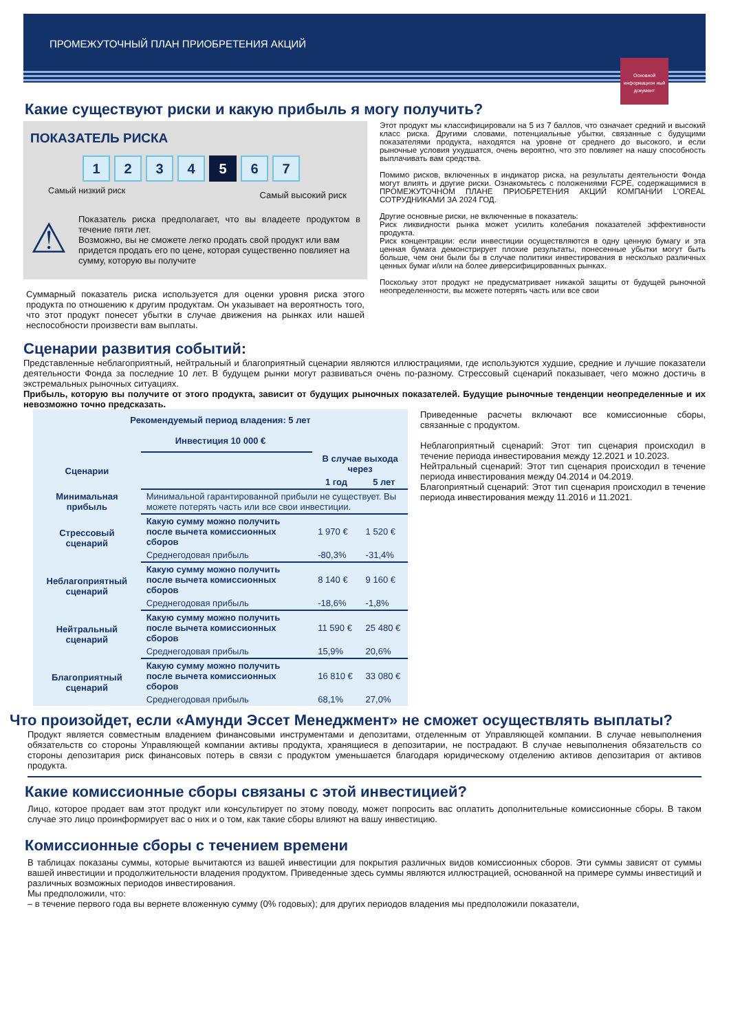ПРОМЕЖУТОЧНЫЙ ПЛАН ПРИОБРЕТЕНИЯ АКЦИЙ
Основной информацион ный документ
Какие существуют риски и какую прибыль я могу получить?
ПОКАЗАТЕЛЬ РИСКА
1234 5 6 7
Самый низкий риск Самый высокий риск
⚠
Показатель риска предполагает, что вы владеете продуктом в течение пяти лет.
Возможно, вы не сможете легко продать свой продукт или вам придется продать его по цене, которая существенно повлияет на сумму, которую вы получите
Суммарный показатель риска используется для оценки уровня риска этого продукта по отношению к другим продуктам. Он указывает на вероятность того, что этот продукт понесет убытки в случае движения на рынках или нашей неспособности произвести вам выплаты.
Этот продукт мы классифицировали на 5 из 7 баллов, что означает средний и высокий класс риска. Другими словами, потенциальные убытки, связанные с будущими показателями продукта, находятся на уровне от среднего до высокого, и если рыночные условия ухудшатся, очень вероятно, что это повлияет на нашу способность выплачивать вам средства.
Помимо рисков, включенных в индикатор риска, на результаты деятельности Фонда могут влиять и другие риски. Ознакомьтесь с положениями FCPE, содержащимися в ПРОМЕЖУТОЧНОМ ПЛАНЕ ПРИОБРЕТЕНИЯ АКЦИЙ КОМПАНИИ L'OREAL СОТРУДНИКАМИ ЗА 2024 ГОД.
Другие основные риски, не включенные в показатель:
Риск ликвидности рынка может усилить колебания показателей эффективности продукта.
Риск концентрации: если инвестиции осуществляются в одну ценную бумагу и эта ценная бумага демонстрирует плохие результаты, понесенные убытки могут быть больше, чем они были бы в случае политики инвестирования в несколько различных ценных бумаг и/или на более диверсифицированных рынках.
Поскольку этот продукт не предусматривает никакой защиты от будущей рыночной неопределенности, вы можете потерять часть или все свои
Сценарии развития событий:
Представленные неблагоприятный, нейтральный и благоприятный сценарии являются иллюстрациями, где используются худшие, средние и лучшие показатели деятельности Фонда за последние 10 лет. В будущем рынки могут развиваться очень по-разному. Стрессовый сценарий показывает, чего можно достичь в экстремальных рыночных ситуациях.
Прибыль, которую вы получите от этого продукта, зависит от будущих рыночных показателей. Будущие рыночные тенденции неопределенные и их невозможно точно предсказать.
| Рекомендуемый период владения: 5 лет Инвестиция 10 000 € | | | |
| --- | --- | --- | --- |
| Сценарии | | В случае выхода через | |
| | | 1 год | 5 лет |
| Минимальная прибыль | Минимальной гарантированной прибыли не существует. Вы можете потерять часть или все свои инвестиции. | | |
| Стрессовый сценарий | Какую сумму можно получить после вычета комиссионных сборов | 1 970 € | 1 520 € |
| | Среднегодовая прибыль | -80,3% | -31,4% |
| Неблагоприятный сценарий | Какую сумму можно получить после вычета комиссионных сборов | 8 140 € | 9 160 € |
| | Среднегодовая прибыль | -18,6% | -1,8% |
| Нейтральный сценарий | Какую сумму можно получить после вычета комиссионных сборов | 11 590 € | 25 480 € |
| | Среднегодовая прибыль | 15,9% | 20,6% |
| Благоприятный сценарий | Какую сумму можно получить после вычета комиссионных сборов | 16 810 € | 33 080 € |
| | Среднегодовая прибыль | 68,1% | 27,0% |
Приведенные расчеты включают все комиссионные сборы, связанные с продуктом.
Неблагоприятный сценарий: Этот тип сценария происходил в течение периода инвестирования между 12.2021 и 10.2023.
Нейтральный сценарий: Этот тип сценария происходил в течение периода инвестирования между 04.2014 и 04.2019.
Благоприятный сценарий: Этот тип сценария происходил в течение периода инвестирования между 11.2016 и 11.2021.
Что произойдет, если «Амунди Эссет Менеджмент» не сможет осуществлять выплаты?
Продукт является совместным владением финансовыми инструментами и депозитами, отделенным от Управляющей компании. В случае невыполнения обязательств со стороны Управляющей компании активы продукта, хранящиеся в депозитарии, не пострадают. В случае невыполнения обязательств со стороны депозитария риск финансовых потерь в связи с продуктом уменьшается благодаря юридическому отделению активов депозитария от активов продукта.
Какие комиссионные сборы связаны с этой инвестицией?
Лицо, которое продает вам этот продукт или консультирует по этому поводу, может попросить вас оплатить дополнительные комиссионные сборы. В таком случае это лицо проинформирует вас о них и о том, как такие сборы влияют на вашу инвестицию.
Комиссионные сборы с течением времени
В таблицах показаны суммы, которые вычитаются из вашей инвестиции для покрытия различных видов комиссионных сборов. Эти суммы зависят от суммы вашей инвестиции и продолжительности владения продуктом. Приведенные здесь суммы являются иллюстрацией, основанной на примере суммы инвестиций и различных возможных периодов инвестирования.
Мы предположили, что:
– в течение первого года вы вернете вложенную сумму (0% годовых); для других периодов владения мы предположили показатели,